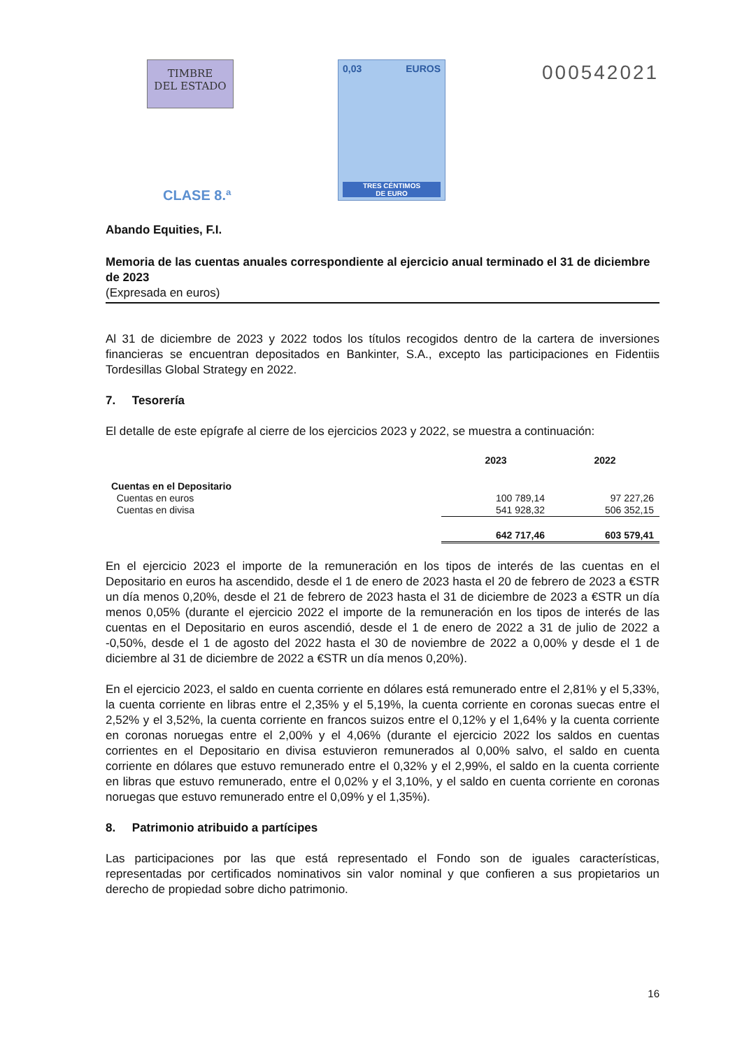TIMBRE
DEL ESTADO
CLASE 8.ª
0,03 EUROS
TRES CÉNTIMOS
DE EURO
000542021
Abando Equities, F.I.
Memoria de las cuentas anuales correspondiente al ejercicio anual terminado el 31 de diciembre de 2023
(Expresada en euros)
Al 31 de diciembre de 2023 y 2022 todos los títulos recogidos dentro de la cartera de inversiones financieras se encuentran depositados en Bankinter, S.A., excepto las participaciones en Fidentiis Tordesillas Global Strategy en 2022.
7. Tesorería
El detalle de este epígrafe al cierre de los ejercicios 2023 y 2022, se muestra a continuación:
| | 2023 | 2022 |
| --- | --- | --- |
| Cuentas en el Depositario | | |
| Cuentas en euros | 100 789,14 | 97 227,26 |
| Cuentas en divisa | 541 928,32 | 506 352,15 |
| | 642 717,46 | 603 579,41 |
En el ejercicio 2023 el importe de la remuneración en los tipos de interés de las cuentas en el Depositario en euros ha ascendido, desde el 1 de enero de 2023 hasta el 20 de febrero de 2023 a €STR un día menos 0,20%, desde el 21 de febrero de 2023 hasta el 31 de diciembre de 2023 a €STR un día menos 0,05% (durante el ejercicio 2022 el importe de la remuneración en los tipos de interés de las cuentas en el Depositario en euros ascendió, desde el 1 de enero de 2022 a 31 de julio de 2022 a -0,50%, desde el 1 de agosto del 2022 hasta el 30 de noviembre de 2022 a 0,00% y desde el 1 de diciembre al 31 de diciembre de 2022 a €STR un día menos 0,20%).
En el ejercicio 2023, el saldo en cuenta corriente en dólares está remunerado entre el 2,81% y el 5,33%, la cuenta corriente en libras entre el 2,35% y el 5,19%, la cuenta corriente en coronas suecas entre el 2,52% y el 3,52%, la cuenta corriente en francos suizos entre el 0,12% y el 1,64% y la cuenta corriente en coronas noruegas entre el 2,00% y el 4,06% (durante el ejercicio 2022 los saldos en cuentas corrientes en el Depositario en divisa estuvieron remunerados al 0,00% salvo, el saldo en cuenta corriente en dólares que estuvo remunerado entre el 0,32% y el 2,99%, el saldo en la cuenta corriente en libras que estuvo remunerado, entre el 0,02% y el 3,10%, y el saldo en cuenta corriente en coronas noruegas que estuvo remunerado entre el 0,09% y el 1,35%).
8. Patrimonio atribuido a partícipes
Las participaciones por las que está representado el Fondo son de iguales características, representadas por certificados nominativos sin valor nominal y que confieren a sus propietarios un derecho de propiedad sobre dicho patrimonio.
16